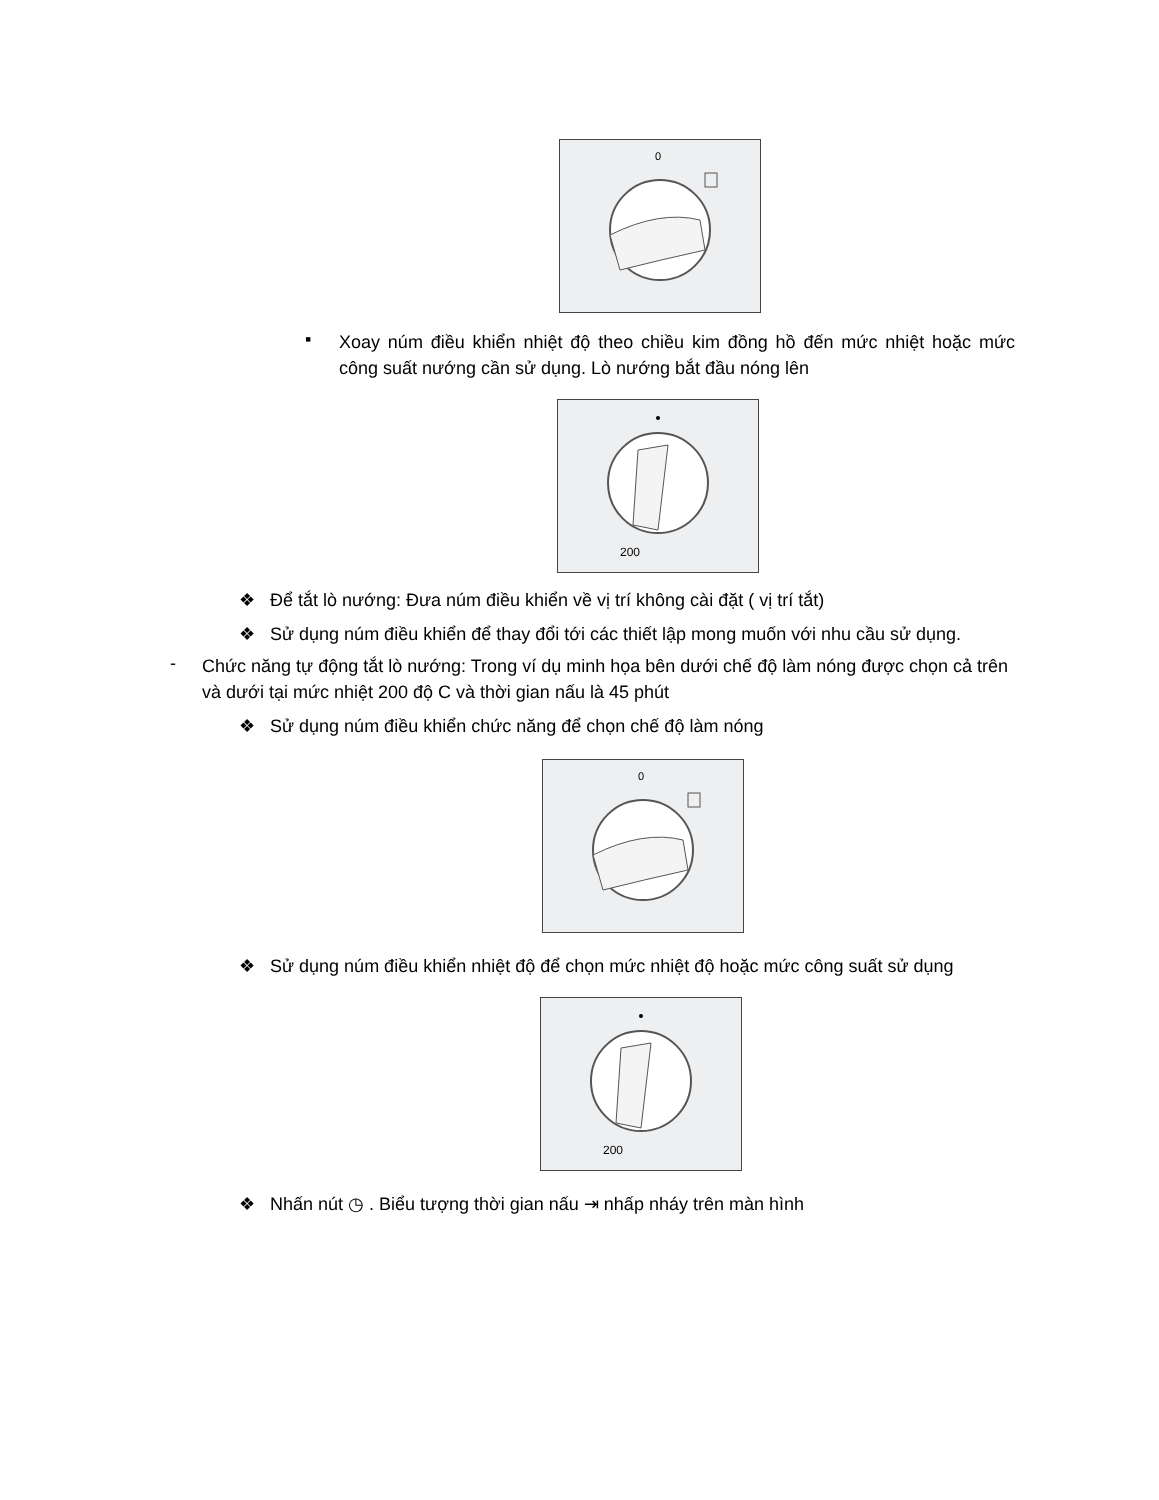0
▪
Xoay núm điều khiển nhiệt độ theo chiều kim đồng hồ đến mức nhiệt hoặc mức công suất nướng cần sử dụng. Lò nướng bắt đầu nóng lên
200
❖ Để tắt lò nướng: Đưa núm điều khiển về vị trí không cài đặt ( vị trí tắt)
❖ Sử dụng núm điều khiển để thay đổi tới các thiết lập mong muốn với nhu cầu sử dụng.
-
Chức năng tự động tắt lò nướng: Trong ví dụ minh họa bên dưới chế độ làm nóng được chọn cả trên và dưới tại mức nhiệt 200 độ C và thời gian nấu là 45 phút
❖ Sử dụng núm điều khiển chức năng để chọn chế độ làm nóng
0
❖ Sử dụng núm điều khiển nhiệt độ để chọn mức nhiệt độ hoặc mức công suất sử dụng
200
❖ Nhấn nút ◷ . Biểu tượng thời gian nấu ⇥ nhấp nháy trên màn hình